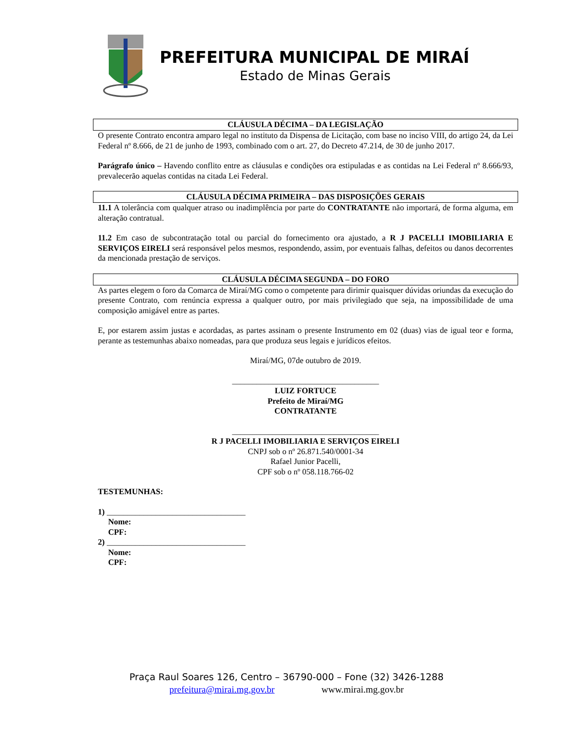PREFEITURA MUNICIPAL DE MIRAÍ
Estado de Minas Gerais
CLÁUSULA DÉCIMA – DA LEGISLAÇÃO
O presente Contrato encontra amparo legal no instituto da Dispensa de Licitação, com base no inciso VIII, do artigo 24, da Lei Federal nº 8.666, de 21 de junho de 1993, combinado com o art. 27, do Decreto 47.214, de 30 de junho 2017.
Parágrafo único – Havendo conflito entre as cláusulas e condições ora estipuladas e as contidas na Lei Federal nº 8.666/93, prevalecerão aquelas contidas na citada Lei Federal.
CLÁUSULA DÉCIMA PRIMEIRA – DAS DISPOSIÇÕES GERAIS
11.1 A tolerância com qualquer atraso ou inadimplência por parte do CONTRATANTE não importará, de forma alguma, em alteração contratual.
11.2 Em caso de subcontratação total ou parcial do fornecimento ora ajustado, a R J PACELLI IMOBILIARIA E SERVIÇOS EIRELI será responsável pelos mesmos, respondendo, assim, por eventuais falhas, defeitos ou danos decorrentes da mencionada prestação de serviços.
CLÁUSULA DÉCIMA SEGUNDA – DO FORO
As partes elegem o foro da Comarca de Miraí/MG como o competente para dirimir quaisquer dúvidas oriundas da execução do presente Contrato, com renúncia expressa a qualquer outro, por mais privilegiado que seja, na impossibilidade de uma composição amigável entre as partes.
E, por estarem assim justas e acordadas, as partes assinam o presente Instrumento em 02 (duas) vias de igual teor e forma, perante as testemunhas abaixo nomeadas, para que produza seus legais e jurídicos efeitos.
Miraí/MG, 07de outubro de 2019.
____________________________________
LUIZ FORTUCE
Prefeito de Miraí/MG
CONTRATANTE
____________________________________
R J PACELLI IMOBILIARIA E SERVIÇOS EIRELI
CNPJ sob o nº 26.871.540/0001-34
Rafael Junior Pacelli,
CPF sob o nº 058.118.766-02
TESTEMUNHAS:
1) __________________________________
Nome:
CPF:
2) __________________________________
Nome:
CPF:
Praça Raul Soares 126, Centro – 36790-000 – Fone (32) 3426-1288
prefeitura@mirai.mg.gov.br www.mirai.mg.gov.br